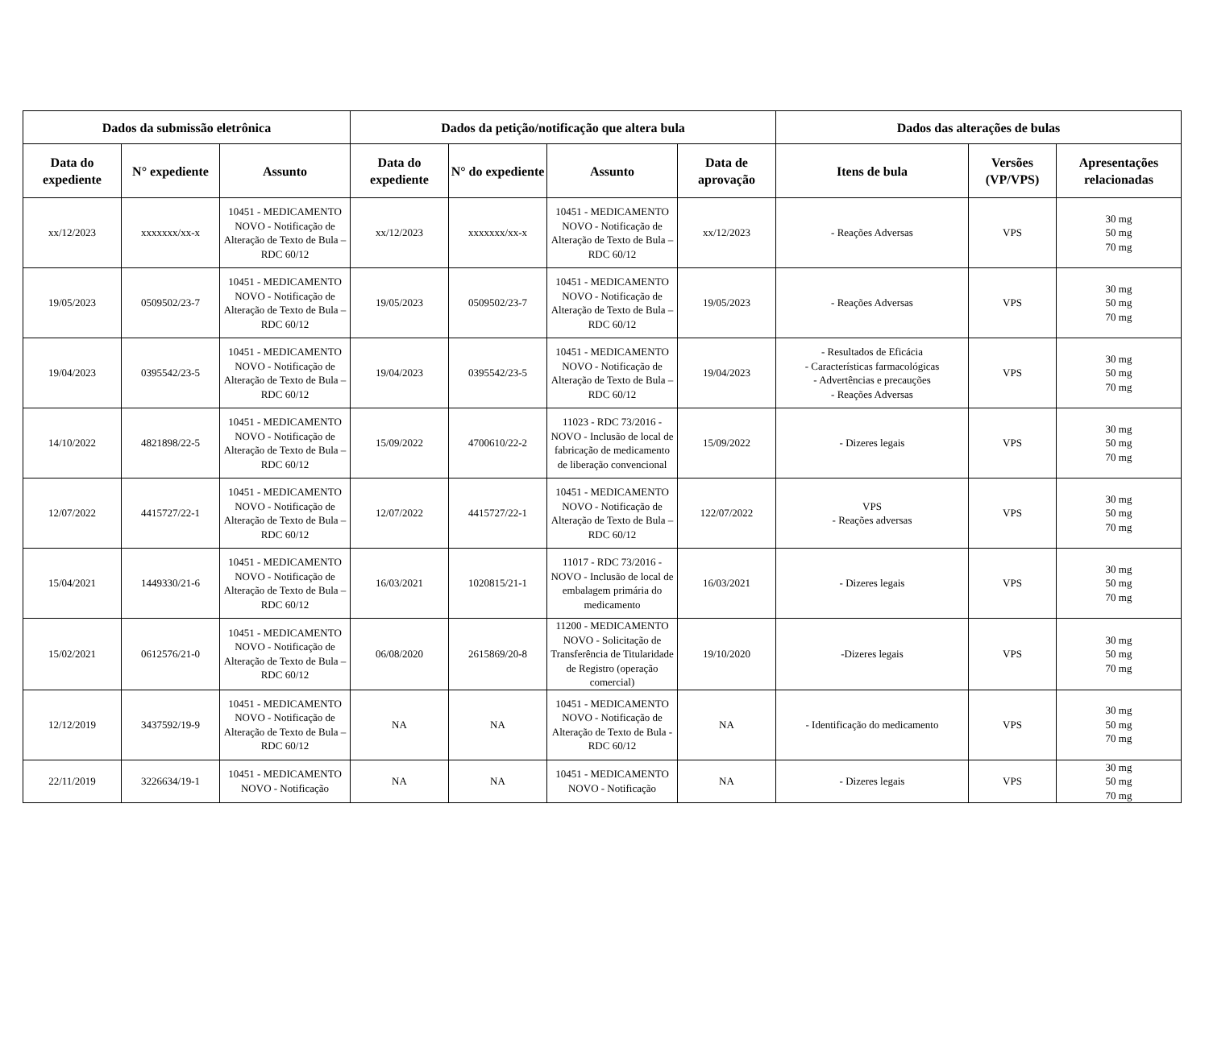| Dados da submissão eletrônica | | | Dados da petição/notificação que altera bula | | | | Dados das alterações de bulas | | |
| --- | --- | --- | --- | --- | --- | --- | --- | --- | --- |
| Data do expediente | N° expediente | Assunto | Data do expediente | N° do expediente | Assunto | Data de aprovação | Itens de bula | Versões (VP/VPS) | Apresentações relacionadas |
| xx/12/2023 | xxxxxxx/xx-x | 10451 - MEDICAMENTO NOVO - Notificação de Alteração de Texto de Bula – RDC 60/12 | xx/12/2023 | xxxxxxx/xx-x | 10451 - MEDICAMENTO NOVO - Notificação de Alteração de Texto de Bula – RDC 60/12 | xx/12/2023 | - Reações Adversas | VPS | 30 mg 50 mg 70 mg |
| 19/05/2023 | 0509502/23-7 | 10451 - MEDICAMENTO NOVO - Notificação de Alteração de Texto de Bula – RDC 60/12 | 19/05/2023 | 0509502/23-7 | 10451 - MEDICAMENTO NOVO - Notificação de Alteração de Texto de Bula – RDC 60/12 | 19/05/2023 | - Reações Adversas | VPS | 30 mg 50 mg 70 mg |
| 19/04/2023 | 0395542/23-5 | 10451 - MEDICAMENTO NOVO - Notificação de Alteração de Texto de Bula – RDC 60/12 | 19/04/2023 | 0395542/23-5 | 10451 - MEDICAMENTO NOVO - Notificação de Alteração de Texto de Bula – RDC 60/12 | 19/04/2023 | - Resultados de Eficácia - Características farmacológicas - Advertências e precauções - Reações Adversas | VPS | 30 mg 50 mg 70 mg |
| 14/10/2022 | 4821898/22-5 | 10451 - MEDICAMENTO NOVO - Notificação de Alteração de Texto de Bula – RDC 60/12 | 15/09/2022 | 4700610/22-2 | 11023 - RDC 73/2016 - NOVO - Inclusão de local de fabricação de medicamento de liberação convencional | 15/09/2022 | - Dizeres legais | VPS | 30 mg 50 mg 70 mg |
| 12/07/2022 | 4415727/22-1 | 10451 - MEDICAMENTO NOVO - Notificação de Alteração de Texto de Bula – RDC 60/12 | 12/07/2022 | 4415727/22-1 | 10451 - MEDICAMENTO NOVO - Notificação de Alteração de Texto de Bula – RDC 60/12 | 122/07/2022 | VPS - Reações adversas | VPS | 30 mg 50 mg 70 mg |
| 15/04/2021 | 1449330/21-6 | 10451 - MEDICAMENTO NOVO - Notificação de Alteração de Texto de Bula – RDC 60/12 | 16/03/2021 | 1020815/21-1 | 11017 - RDC 73/2016 - NOVO - Inclusão de local de embalagem primária do medicamento | 16/03/2021 | - Dizeres legais | VPS | 30 mg 50 mg 70 mg |
| 15/02/2021 | 0612576/21-0 | 10451 - MEDICAMENTO NOVO - Notificação de Alteração de Texto de Bula – RDC 60/12 | 06/08/2020 | 2615869/20-8 | 11200 - MEDICAMENTO NOVO - Solicitação de Transferência de Titularidade de Registro (operação comercial) | 19/10/2020 | -Dizeres legais | VPS | 30 mg 50 mg 70 mg |
| 12/12/2019 | 3437592/19-9 | 10451 - MEDICAMENTO NOVO - Notificação de Alteração de Texto de Bula – RDC 60/12 | NA | NA | 10451 - MEDICAMENTO NOVO - Notificação de Alteração de Texto de Bula - RDC 60/12 | NA | - Identificação do medicamento | VPS | 30 mg 50 mg 70 mg |
| 22/11/2019 | 3226634/19-1 | 10451 - MEDICAMENTO NOVO - Notificação | NA | NA | 10451 - MEDICAMENTO NOVO - Notificação | NA | - Dizeres legais | VPS | 30 mg 50 mg 70 mg |